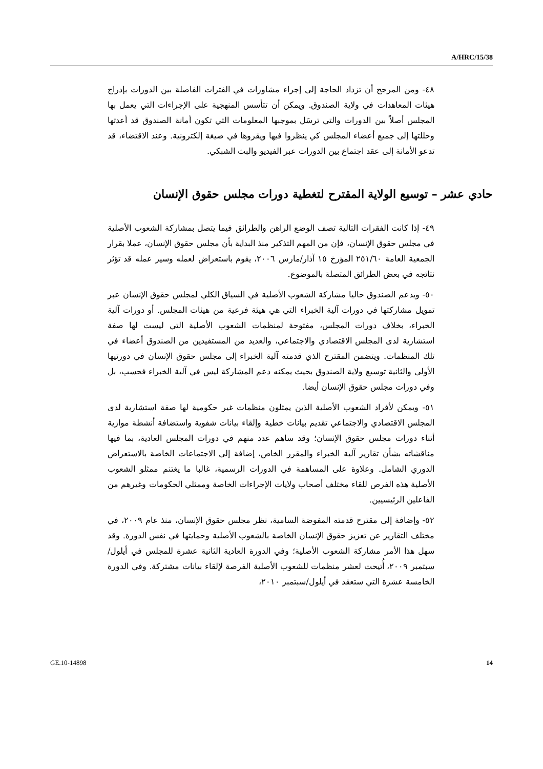A/HRC/15/38
٤٨- ومن المرجح أن تزداد الحاجة إلى إجراء مشاورات في الفترات الفاصلة بين الدورات بإدراج هيئات المعاهدات في ولاية الصندوق. ويمكن أن تتأسس المنهجية على الإجراءات التي يعمل بها المجلس أصلاً بين الدورات والتي ترسَل بموجبها المعلومات التي تكون أمانة الصندوق قد أعدتها وحللتها إلى جميع أعضاء المجلس كي ينظروا فيها ويقروها في صيغة إلكترونية. وعند الاقتضاء، قد تدعو الأمانة إلى عقد اجتماع بين الدورات عبر الفيديو والبث الشبكي.
حادي عشر – توسيع الولاية المقترح لتغطية دورات مجلس حقوق الإنسان
٤٩- إذا كانت الفقرات التالية تصف الوضع الراهن والطرائق فيما يتصل بمشاركة الشعوب الأصلية في مجلس حقوق الإنسان، فإن من المهم التذكير منذ البداية بأن مجلس حقوق الإنسان، عملا بقرار الجمعية العامة ٢٥١/٦٠ المؤرخ ١٥ آذار/مارس ٢٠٠٦، يقوم باستعراض لعمله وسير عمله قد تؤثر نتائجه في بعض الطرائق المتصلة بالموضوع.
٥٠- ويدعم الصندوق حاليا مشاركة الشعوب الأصلية في السياق الكلي لمجلس حقوق الإنسان عبر تمويل مشاركتها في دورات آلية الخبراء التي هي هيئة فرعية من هيئات المجلس. أو دورات آلية الخبراء، بخلاف دورات المجلس، مفتوحة لمنظمات الشعوب الأصلية التي ليست لها صفة استشارية لدى المجلس الاقتصادي والاجتماعي، والعديد من المستفيدين من الصندوق أعضاء في تلك المنظمات. ويتضمن المقترح الذي قدمته آلية الخبراء إلى مجلس حقوق الإنسان في دورتيها الأولى والثانية توسيع ولاية الصندوق بحيث يمكنه دعم المشاركة ليس في آلية الخبراء فحسب، بل وفي دورات مجلس حقوق الإنسان أيضا.
٥١- ويمكن لأفراد الشعوب الأصلية الذين يمثلون منظمات غير حكومية لها صفة استشارية لدى المجلس الاقتصادي والاجتماعي تقديم بيانات خطية وإلقاء بيانات شفوية واستضافة أنشطة موازية أثناء دورات مجلس حقوق الإنسان؛ وقد ساهم عدد منهم في دورات المجلس العادية، بما فيها مناقشاته بشأن تقارير آلية الخبراء والمقرر الخاص، إضافة إلى الاجتماعات الخاصة بالاستعراض الدوري الشامل. وعلاوة على المساهمة في الدورات الرسمية، غالبا ما يغتنم ممثلو الشعوب الأصلية هذه الفرص للقاء مختلف أصحاب ولايات الإجراءات الخاصة وممثلي الحكومات وغيرهم من الفاعلين الرئيسيين.
٥٢- وإضافة إلى مقترح قدمته المفوضة السامية، نظر مجلس حقوق الإنسان، منذ عام ٢٠٠٩، في مختلف التقارير عن تعزيز حقوق الإنسان الخاصة بالشعوب الأصلية وحمايتها في نفس الدورة. وقد سهل هذا الأمر مشاركة الشعوب الأصلية؛ وفي الدورة العادية الثانية عشرة للمجلس في أيلول/سبتمبر ٢٠٠٩، أُتيحت لعشر منظمات للشعوب الأصلية الفرصة لإلقاء بيانات مشتركة. وفي الدورة الخامسة عشرة التي ستعقد في أيلول/سبتمبر ٢٠١٠،
GE.10-14898 14